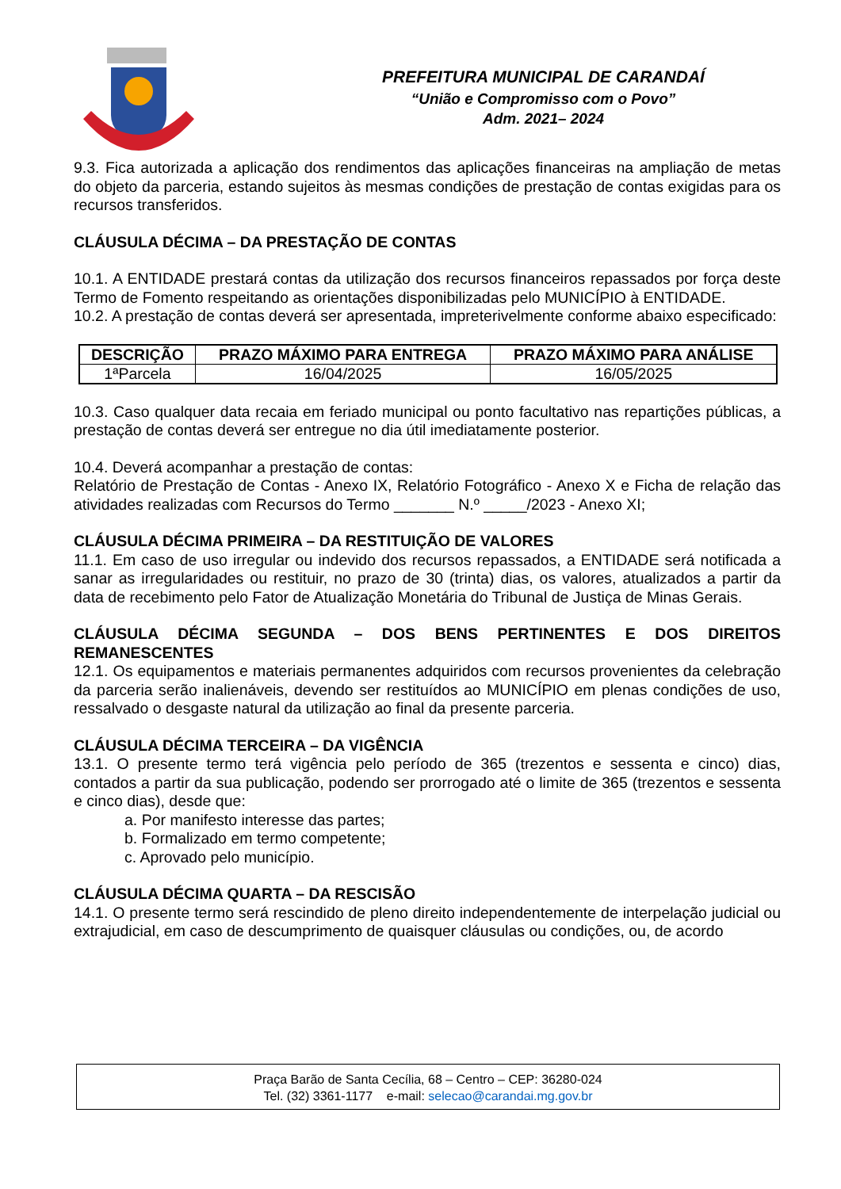PREFEITURA MUNICIPAL DE CARANDAÍ
“União e Compromisso com o Povo”
Adm. 2021– 2024
9.3. Fica autorizada a aplicação dos rendimentos das aplicações financeiras na ampliação de metas do objeto da parceria, estando sujeitos às mesmas condições de prestação de contas exigidas para os recursos transferidos.
CLÁUSULA DÉCIMA – DA PRESTAÇÃO DE CONTAS
10.1. A ENTIDADE prestará contas da utilização dos recursos financeiros repassados por força deste Termo de Fomento respeitando as orientações disponibilizadas pelo MUNICÍPIO à ENTIDADE.
10.2. A prestação de contas deverá ser apresentada, impreterivelmente conforme abaixo especificado:
| DESCRIÇÃO | PRAZO MÁXIMO PARA ENTREGA | PRAZO MÁXIMO PARA ANÁLISE |
| --- | --- | --- |
| 1ªParcela | 16/04/2025 | 16/05/2025 |
10.3. Caso qualquer data recaia em feriado municipal ou ponto facultativo nas repartições públicas, a prestação de contas deverá ser entregue no dia útil imediatamente posterior.
10.4. Deverá acompanhar a prestação de contas:
Relatório de Prestação de Contas - Anexo IX, Relatório Fotográfico - Anexo X e Ficha de relação das atividades realizadas com Recursos do Termo _______ N.º _____/2023 - Anexo XI;
CLÁUSULA DÉCIMA PRIMEIRA – DA RESTITUIÇÃO DE VALORES
11.1. Em caso de uso irregular ou indevido dos recursos repassados, a ENTIDADE será notificada a sanar as irregularidades ou restituir, no prazo de 30 (trinta) dias, os valores, atualizados a partir da data de recebimento pelo Fator de Atualização Monetária do Tribunal de Justiça de Minas Gerais.
CLÁUSULA DÉCIMA SEGUNDA – DOS BENS PERTINENTES E DOS DIREITOS REMANESCENTES
12.1. Os equipamentos e materiais permanentes adquiridos com recursos provenientes da celebração da parceria serão inalienáveis, devendo ser restituídos ao MUNICÍPIO em plenas condições de uso, ressalvado o desgaste natural da utilização ao final da presente parceria.
CLÁUSULA DÉCIMA TERCEIRA – DA VIGÊNCIA
13.1. O presente termo terá vigência pelo período de 365 (trezentos e sessenta e cinco) dias, contados a partir da sua publicação, podendo ser prorrogado até o limite de 365 (trezentos e sessenta e cinco dias), desde que:
a. Por manifesto interesse das partes;
b. Formalizado em termo competente;
c. Aprovado pelo município.
CLÁUSULA DÉCIMA QUARTA – DA RESCISÃO
14.1. O presente termo será rescindido de pleno direito independentemente de interpelação judicial ou extrajudicial, em caso de descumprimento de quaisquer cláusulas ou condições, ou, de acordo
Praça Barão de Santa Cecília, 68 – Centro – CEP: 36280-024
Tel. (32) 3361-1177 e-mail: selecao@carandai.mg.gov.br